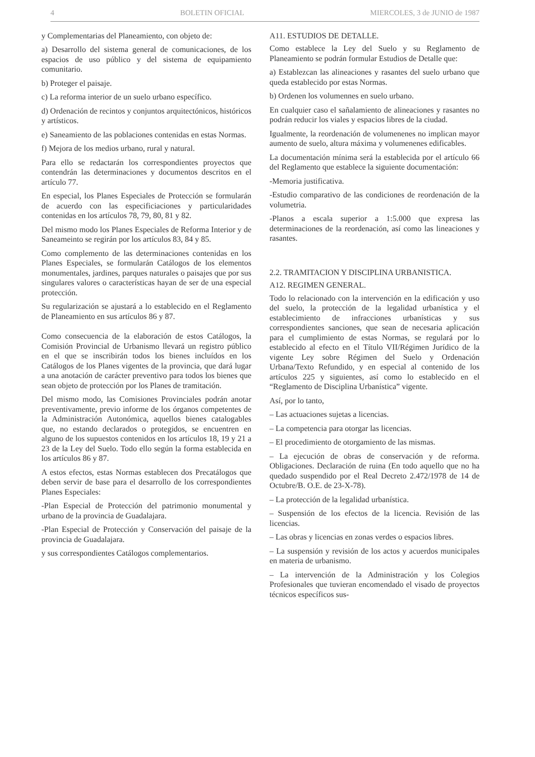4 BOLETIN OFICIAL MIERCOLES, 3 de JUNIO de 1987
y Complementarias del Planeamiento, con objeto de:
a) Desarrollo del sistema general de comunicaciones, de los espacios de uso público y del sistema de equipamiento comunitario.
b) Proteger el paisaje.
c) La reforma interior de un suelo urbano específico.
d) Ordenación de recintos y conjuntos arquitectónicos, históricos y artísticos.
e) Saneamiento de las poblaciones contenidas en estas Normas.
f) Mejora de los medios urbano, rural y natural.
Para ello se redactarán los correspondientes proyectos que contendrán las determinaciones y documentos descritos en el artículo 77.
En especial, los Planes Especiales de Protección se formularán de acuerdo con las especificiaciones y particularidades contenidas en los artículos 78, 79, 80, 81 y 82.
Del mismo modo los Planes Especiales de Reforma Interior y de Saneameinto se regirán por los artículos 83, 84 y 85.
Como complemento de las determinaciones contenidas en los Planes Especiales, se formularán Catálogos de los elementos monumentales, jardines, parques naturales o paisajes que por sus singulares valores o características hayan de ser de una especial protección.
Su regularización se ajustará a lo establecido en el Reglamento de Planeamiento en sus artículos 86 y 87.
Como consecuencia de la elaboración de estos Catálogos, la Comisión Provincial de Urbanismo llevará un registro público en el que se inscribirán todos los bienes incluídos en los Catálogos de los Planes vigentes de la provincia, que dará lugar a una anotación de carácter preventivo para todos los bienes que sean objeto de protección por los Planes de tramitación.
Del mismo modo, las Comisiones Provinciales podrán anotar preventivamente, previo informe de los órganos competentes de la Administración Autonómica, aquellos bienes catalogables que, no estando declarados o protegidos, se encuentren en alguno de los supuestos contenidos en los artículos 18, 19 y 21 a 23 de la Ley del Suelo. Todo ello según la forma establecida en los artículos 86 y 87.
A estos efectos, estas Normas establecen dos Precatálogos que deben servir de base para el desarrollo de los correspondientes Planes Especiales:
-Plan Especial de Protección del patrimonio monumental y urbano de la provincia de Guadalajara.
-Plan Especial de Protección y Conservación del paisaje de la provincia de Guadalajara.
y sus correspondientes Catálogos complementarios.
A11. ESTUDIOS DE DETALLE.
Como establece la Ley del Suelo y su Reglamento de Planeamiento se podrán formular Estudios de Detalle que:
a) Establezcan las alineaciones y rasantes del suelo urbano que queda establecido por estas Normas.
b) Ordenen los volumennes en suelo urbano.
En cualquier caso el sañalamiento de alineaciones y rasantes no podrán reducir los viales y espacios libres de la ciudad.
Igualmente, la reordenación de volumenenes no implican mayor aumento de suelo, altura máxima y volumenenes edificables.
La documentación mínima será la establecida por el artículo 66 del Reglamento que establece la siguiente documentación:
-Memoria justificativa.
-Estudio comparativo de las condiciones de reordenación de la volumetria.
-Planos a escala superior a 1:5.000 que expresa las determinaciones de la reordenación, así como las lineaciones y rasantes.
2.2. TRAMITACION Y DISCIPLINA URBANISTICA.
A12. REGIMEN GENERAL.
Todo lo relacionado con la intervención en la edificación y uso del suelo, la protección de la legalidad urbanística y el establecimiento de infracciones urbanísticas y sus correspondientes sanciones, que sean de necesaria aplicación para el cumplimiento de estas Normas, se regulará por lo establecido al efecto en el Título VII/Régimen Jurídico de la vigente Ley sobre Régimen del Suelo y Ordenación Urbana/Texto Refundido, y en especial al contenido de los artículos 225 y siguientes, así como lo establecido en el “Reglamento de Disciplina Urbanística” vigente.
Así, por lo tanto,
– Las actuaciones sujetas a licencias.
– La competencia para otorgar las licencias.
– El procedimiento de otorgamiento de las mismas.
– La ejecución de obras de conservación y de reforma. Obligaciones. Declaración de ruina (En todo aquello que no ha quedado suspendido por el Real Decreto 2.472/1978 de 14 de Octubre/B. O.E. de 23-X-78).
– La protección de la legalidad urbanística.
– Suspensión de los efectos de la licencia. Revisión de las licencias.
– Las obras y licencias en zonas verdes o espacios libres.
– La suspensión y revisión de los actos y acuerdos municipales en materia de urbanismo.
– La intervención de la Administración y los Colegios Profesionales que tuvieran encomendado el visado de proyectos técnicos específicos sus-